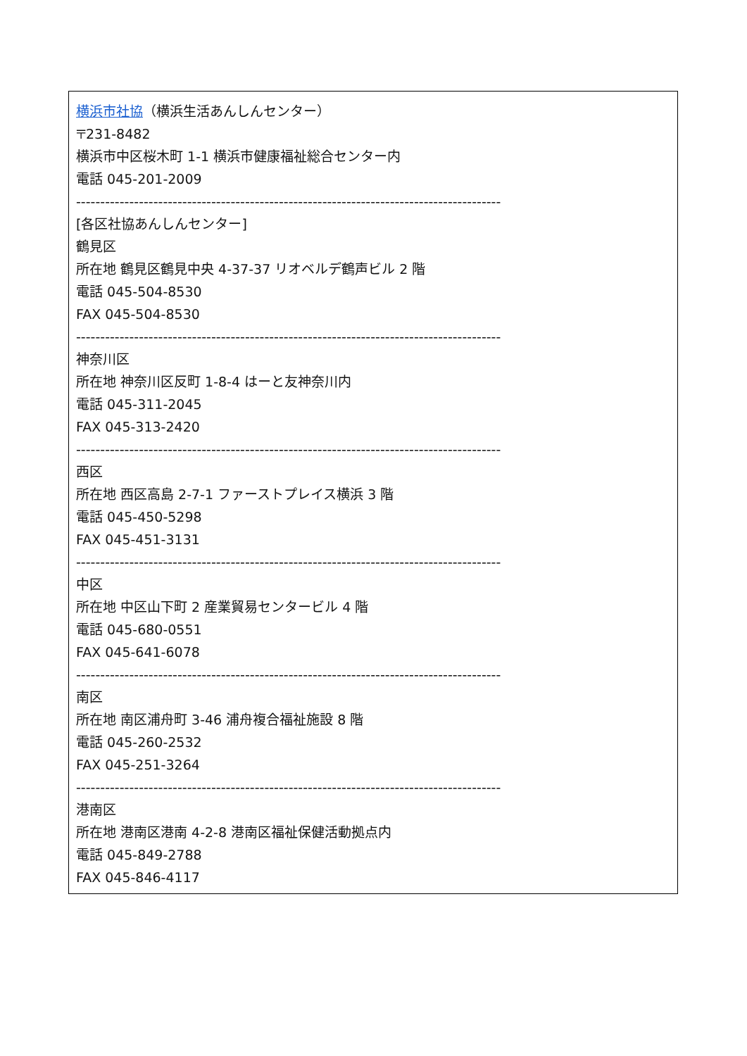横浜市社協（横浜生活あんしんセンター）
〒231-8482
横浜市中区桜木町 1-1 横浜市健康福祉総合センター内
電話 045-201-2009
----------------------------------------------------------------------------------------
[各区社協あんしんセンター]
鶴見区
所在地 鶴見区鶴見中央 4-37-37 リオベルデ鶴声ビル 2 階
電話 045-504-8530
FAX 045-504-8530
----------------------------------------------------------------------------------------
神奈川区
所在地 神奈川区反町 1-8-4 はーと友神奈川内
電話 045-311-2045
FAX 045-313-2420
----------------------------------------------------------------------------------------
西区
所在地 西区高島 2-7-1 ファーストプレイス横浜 3 階
電話 045-450-5298
FAX 045-451-3131
----------------------------------------------------------------------------------------
中区
所在地 中区山下町 2 産業貿易センタービル 4 階
電話 045-680-0551
FAX 045-641-6078
----------------------------------------------------------------------------------------
南区
所在地 南区浦舟町 3-46 浦舟複合福祉施設 8 階
電話 045-260-2532
FAX 045-251-3264
----------------------------------------------------------------------------------------
港南区
所在地 港南区港南 4-2-8 港南区福祉保健活動拠点内
電話 045-849-2788
FAX 045-846-4117